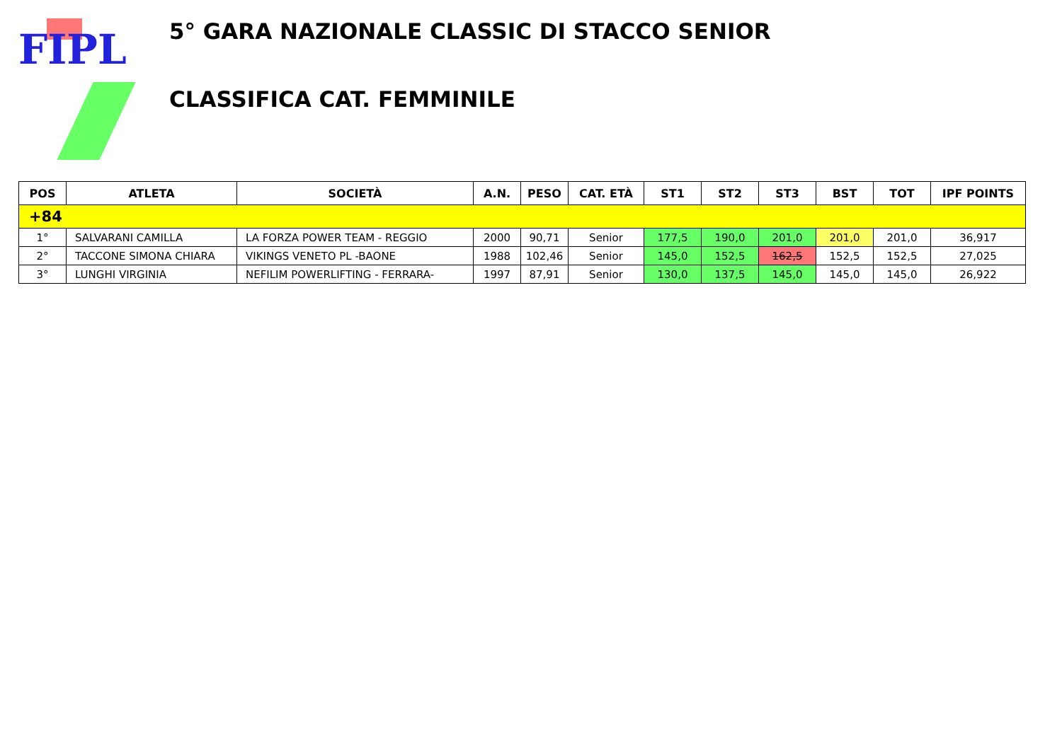FIPL
5° GARA NAZIONALE CLASSIC DI STACCO SENIOR
CLASSIFICA CAT. FEMMINILE
| POS | ATLETA | SOCIETÀ | A.N. | PESO | CAT. ETÀ | ST1 | ST2 | ST3 | BST | TOT | IPF POINTS |
| --- | --- | --- | --- | --- | --- | --- | --- | --- | --- | --- | --- |
| +84 | | | | | | | | | | | |
| 1° | SALVARANI CAMILLA | LA FORZA POWER TEAM - REGGIO | 2000 | 90,71 | Senior | 177,5 | 190,0 | 201,0 | 201,0 | 201,0 | 36,917 |
| 2° | TACCONE SIMONA CHIARA | VIKINGS VENETO PL -BAONE | 1988 | 102,46 | Senior | 145,0 | 152,5 | 162,5 | 152,5 | 152,5 | 27,025 |
| 3° | LUNGHI VIRGINIA | NEFILIM POWERLIFTING - FERRARA- | 1997 | 87,91 | Senior | 130,0 | 137,5 | 145,0 | 145,0 | 145,0 | 26,922 |